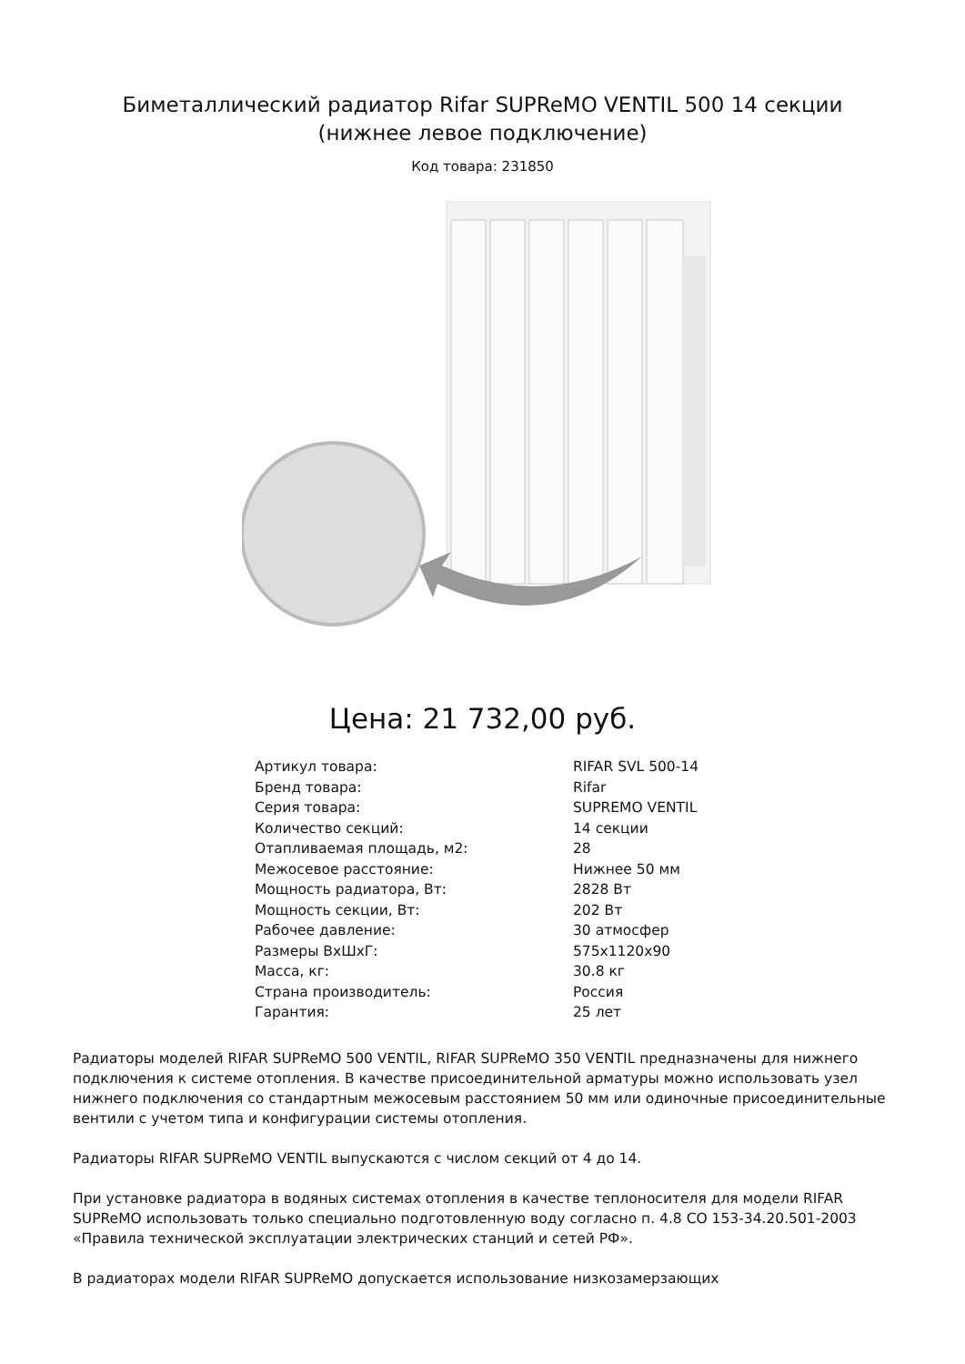Биметаллический радиатор Rifar SUPReMO VENTIL 500 14 секции (нижнее левое подключение)
Код товара: 231850
Цена: 21 732,00 руб.
| Артикул товара: | RIFAR SVL 500-14 |
| Бренд товара: | Rifar |
| Серия товара: | SUPREMO VENTIL |
| Количество секций: | 14 секции |
| Отапливаемая площадь, м2: | 28 |
| Межосевое расстояние: | Нижнее 50 мм |
| Мощность радиатора, Вт: | 2828 Вт |
| Мощность секции, Вт: | 202 Вт |
| Рабочее давление: | 30 атмосфер |
| Размеры ВхШхГ: | 575x1120x90 |
| Масса, кг: | 30.8 кг |
| Страна производитель: | Россия |
| Гарантия: | 25 лет |
Радиаторы моделей RIFAR SUPReMO 500 VENTIL, RIFAR SUPReMO 350 VENTIL предназначены для нижнего подключения к системе отопления. В качестве присоединительной арматуры можно использовать узел нижнего подключения со стандартным межосевым расстоянием 50 мм или одиночные присоединительные вентили с учетом типа и конфигурации системы отопления.
Радиаторы RIFAR SUPReMO VENTIL выпускаются с числом секций от 4 до 14.
При установке радиатора в водяных системах отопления в качестве теплоносителя для модели RIFAR SUPReMO использовать только специально подготовленную воду согласно п. 4.8 СО 153-34.20.501-2003 «Правила технической эксплуатации электрических станций и сетей РФ».
В радиаторах модели RIFAR SUPReMO допускается использование низкозамерзающих